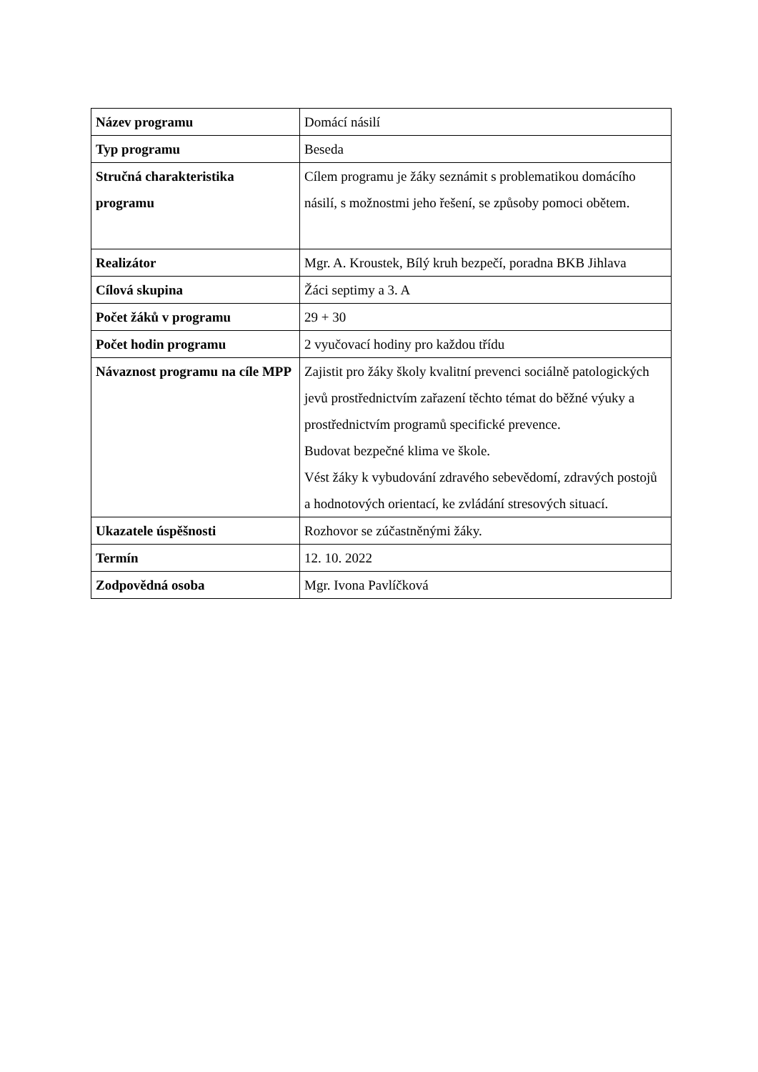| Název programu | Domácí násilí |
| Typ programu | Beseda |
| Stručná charakteristika programu | Cílem programu je žáky seznámit s problematikou domácího násilí, s možnostmi jeho řešení, se způsoby pomoci obětem. |
| Realizátor | Mgr. A. Kroustek, Bílý kruh bezpečí, poradna BKB Jihlava |
| Cílová skupina | Žáci septimy a 3. A |
| Počet žáků v programu | 29 + 30 |
| Počet hodin programu | 2 vyučovací hodiny pro každou třídu |
| Návaznost programu na cíle MPP | Zajistit pro žáky školy kvalitní prevenci sociálně patologických jevů prostřednictvím zařazení těchto témat do běžné výuky a prostřednictvím programů specifické prevence. Budovat bezpečné klima ve škole. Vést žáky k vybudování zdravého sebevědomí, zdravých postojů a hodnotových orientací, ke zvládání stresových situací. |
| Ukazatele úspěšnosti | Rozhovor se zúčastněnými žáky. |
| Termín | 12. 10. 2022 |
| Zodpovědná osoba | Mgr. Ivona Pavlíčková |